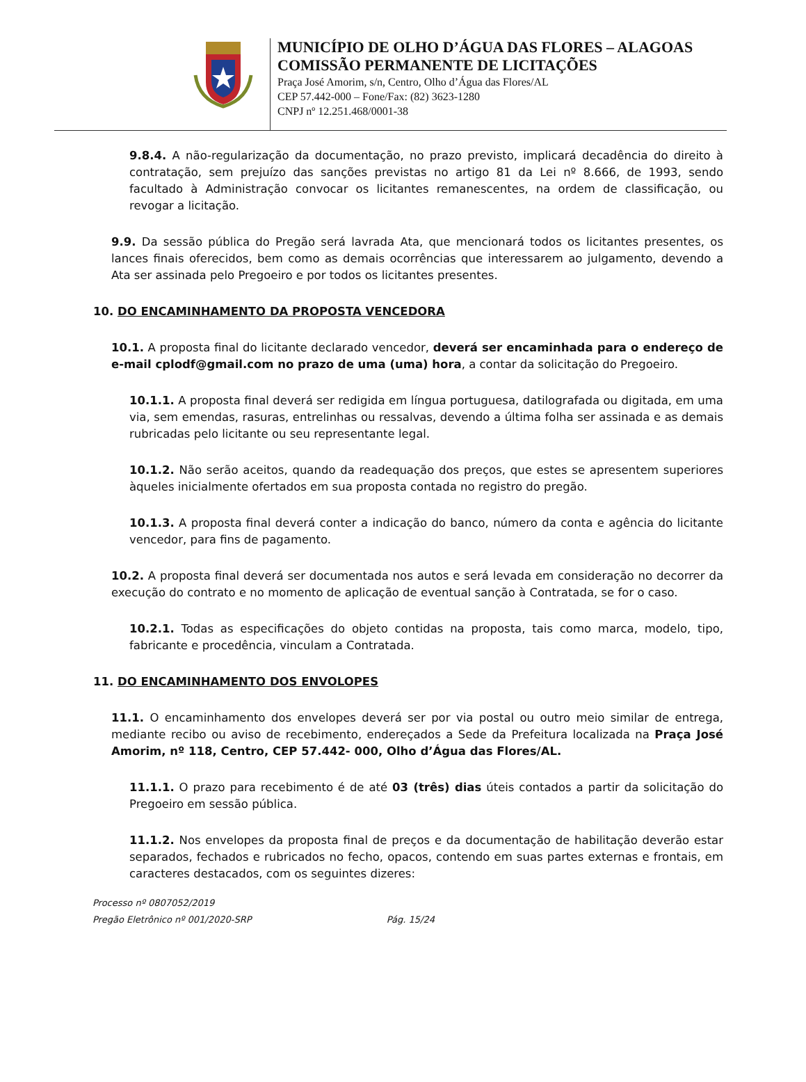MUNICÍPIO DE OLHO D’ÁGUA DAS FLORES – ALAGOAS
COMISSÃO PERMANENTE DE LICITAÇÕES
Praça José Amorim, s/n, Centro, Olho d’Água das Flores/AL
CEP 57.442-000 – Fone/Fax: (82) 3623-1280
CNPJ nº 12.251.468/0001-38
9.8.4. A não-regularização da documentação, no prazo previsto, implicará decadência do direito à contratação, sem prejuízo das sanções previstas no artigo 81 da Lei nº 8.666, de 1993, sendo facultado à Administração convocar os licitantes remanescentes, na ordem de classificação, ou revogar a licitação.
9.9. Da sessão pública do Pregão será lavrada Ata, que mencionará todos os licitantes presentes, os lances finais oferecidos, bem como as demais ocorrências que interessarem ao julgamento, devendo a Ata ser assinada pelo Pregoeiro e por todos os licitantes presentes.
10. DO ENCAMINHAMENTO DA PROPOSTA VENCEDORA
10.1. A proposta final do licitante declarado vencedor, deverá ser encaminhada para o endereço de e-mail cplodf@gmail.com no prazo de uma (uma) hora, a contar da solicitação do Pregoeiro.
10.1.1. A proposta final deverá ser redigida em língua portuguesa, datilografada ou digitada, em uma via, sem emendas, rasuras, entrelinhas ou ressalvas, devendo a última folha ser assinada e as demais rubricadas pelo licitante ou seu representante legal.
10.1.2. Não serão aceitos, quando da readequação dos preços, que estes se apresentem superiores àqueles inicialmente ofertados em sua proposta contada no registro do pregão.
10.1.3. A proposta final deverá conter a indicação do banco, número da conta e agência do licitante vencedor, para fins de pagamento.
10.2. A proposta final deverá ser documentada nos autos e será levada em consideração no decorrer da execução do contrato e no momento de aplicação de eventual sanção à Contratada, se for o caso.
10.2.1. Todas as especificações do objeto contidas na proposta, tais como marca, modelo, tipo, fabricante e procedência, vinculam a Contratada.
11. DO ENCAMINHAMENTO DOS ENVOLOPES
11.1. O encaminhamento dos envelopes deverá ser por via postal ou outro meio similar de entrega, mediante recibo ou aviso de recebimento, endereçados a Sede da Prefeitura localizada na Praça José Amorim, nº 118, Centro, CEP 57.442- 000, Olho d’Água das Flores/AL.
11.1.1. O prazo para recebimento é de até 03 (três) dias úteis contados a partir da solicitação do Pregoeiro em sessão pública.
11.1.2. Nos envelopes da proposta final de preços e da documentação de habilitação deverão estar separados, fechados e rubricados no fecho, opacos, contendo em suas partes externas e frontais, em caracteres destacados, com os seguintes dizeres:
Processo nº 0807052/2019
Pregão Eletrônico nº 001/2020-SRP Pág. 15/24